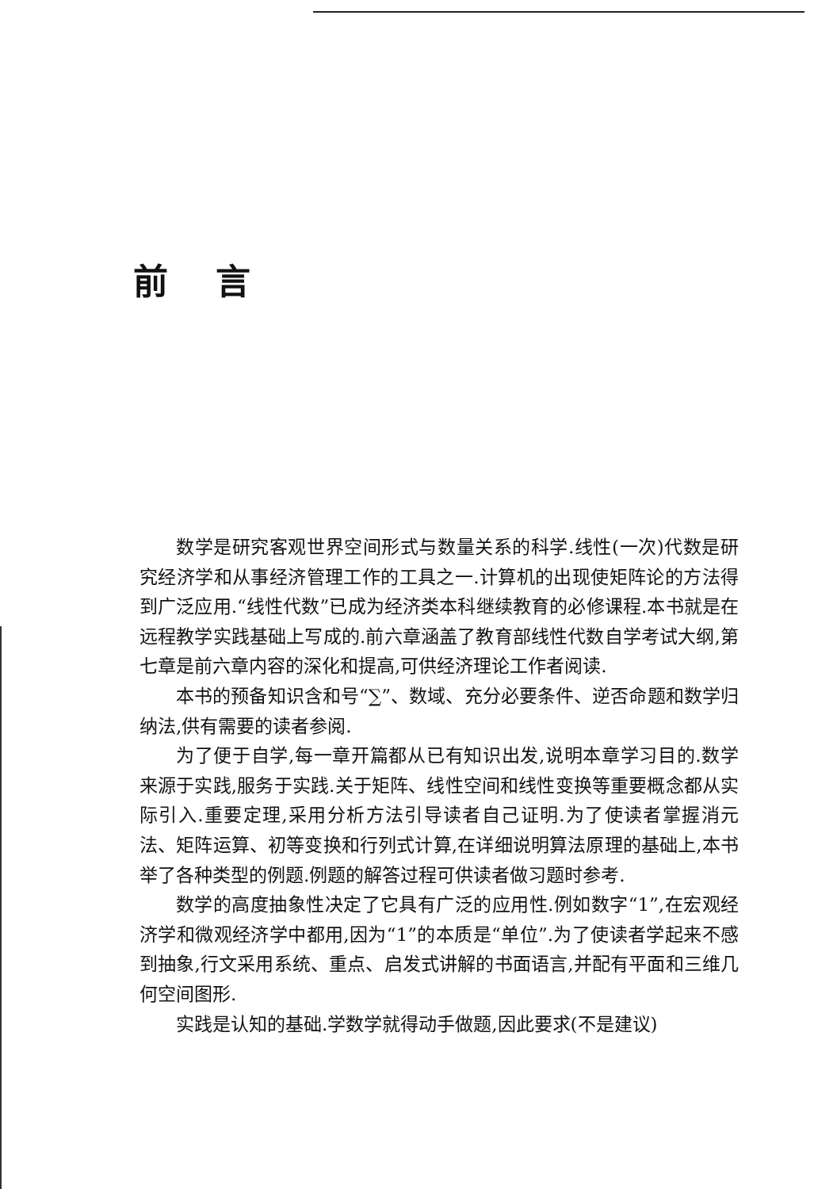前言
数学是研究客观世界空间形式与数量关系的科学.线性(一次)代数是研究经济学和从事经济管理工作的工具之一.计算机的出现使矩阵论的方法得到广泛应用.“线性代数”已成为经济类本科继续教育的必修课程.本书就是在远程教学实践基础上写成的.前六章涵盖了教育部线性代数自学考试大纲,第七章是前六章内容的深化和提高,可供经济理论工作者阅读.
本书的预备知识含和号“∑”、数域、充分必要条件、逆否命题和数学归纳法,供有需要的读者参阅.
为了便于自学,每一章开篇都从已有知识出发,说明本章学习目的.数学来源于实践,服务于实践.关于矩阵、线性空间和线性变换等重要概念都从实际引入.重要定理,采用分析方法引导读者自己证明.为了使读者掌握消元法、矩阵运算、初等变换和行列式计算,在详细说明算法原理的基础上,本书举了各种类型的例题.例题的解答过程可供读者做习题时参考.
数学的高度抽象性决定了它具有广泛的应用性.例如数字“1”,在宏观经济学和微观经济学中都用,因为“1”的本质是“单位”.为了使读者学起来不感到抽象,行文采用系统、重点、启发式讲解的书面语言,并配有平面和三维几何空间图形.
实践是认知的基础.学数学就得动手做题,因此要求(不是建议)